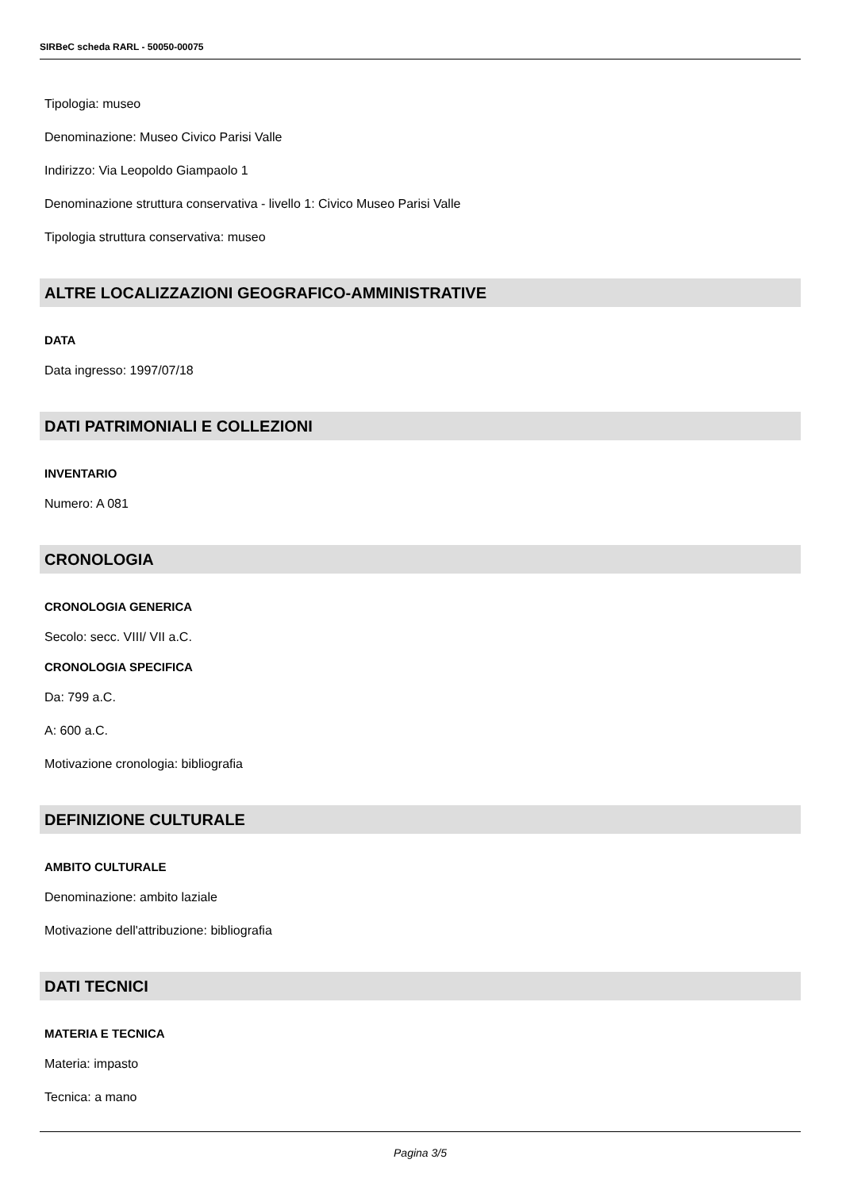SIRBeC scheda RARL - 50050-00075
Tipologia: museo
Denominazione: Museo Civico Parisi Valle
Indirizzo: Via Leopoldo Giampaolo 1
Denominazione struttura conservativa - livello 1: Civico Museo Parisi Valle
Tipologia struttura conservativa: museo
ALTRE LOCALIZZAZIONI GEOGRAFICO-AMMINISTRATIVE
DATA
Data ingresso: 1997/07/18
DATI PATRIMONIALI E COLLEZIONI
INVENTARIO
Numero: A 081
CRONOLOGIA
CRONOLOGIA GENERICA
Secolo: secc. VIII/ VII a.C.
CRONOLOGIA SPECIFICA
Da: 799 a.C.
A: 600 a.C.
Motivazione cronologia: bibliografia
DEFINIZIONE CULTURALE
AMBITO CULTURALE
Denominazione: ambito laziale
Motivazione dell'attribuzione: bibliografia
DATI TECNICI
MATERIA E TECNICA
Materia: impasto
Tecnica: a mano
Pagina 3/5